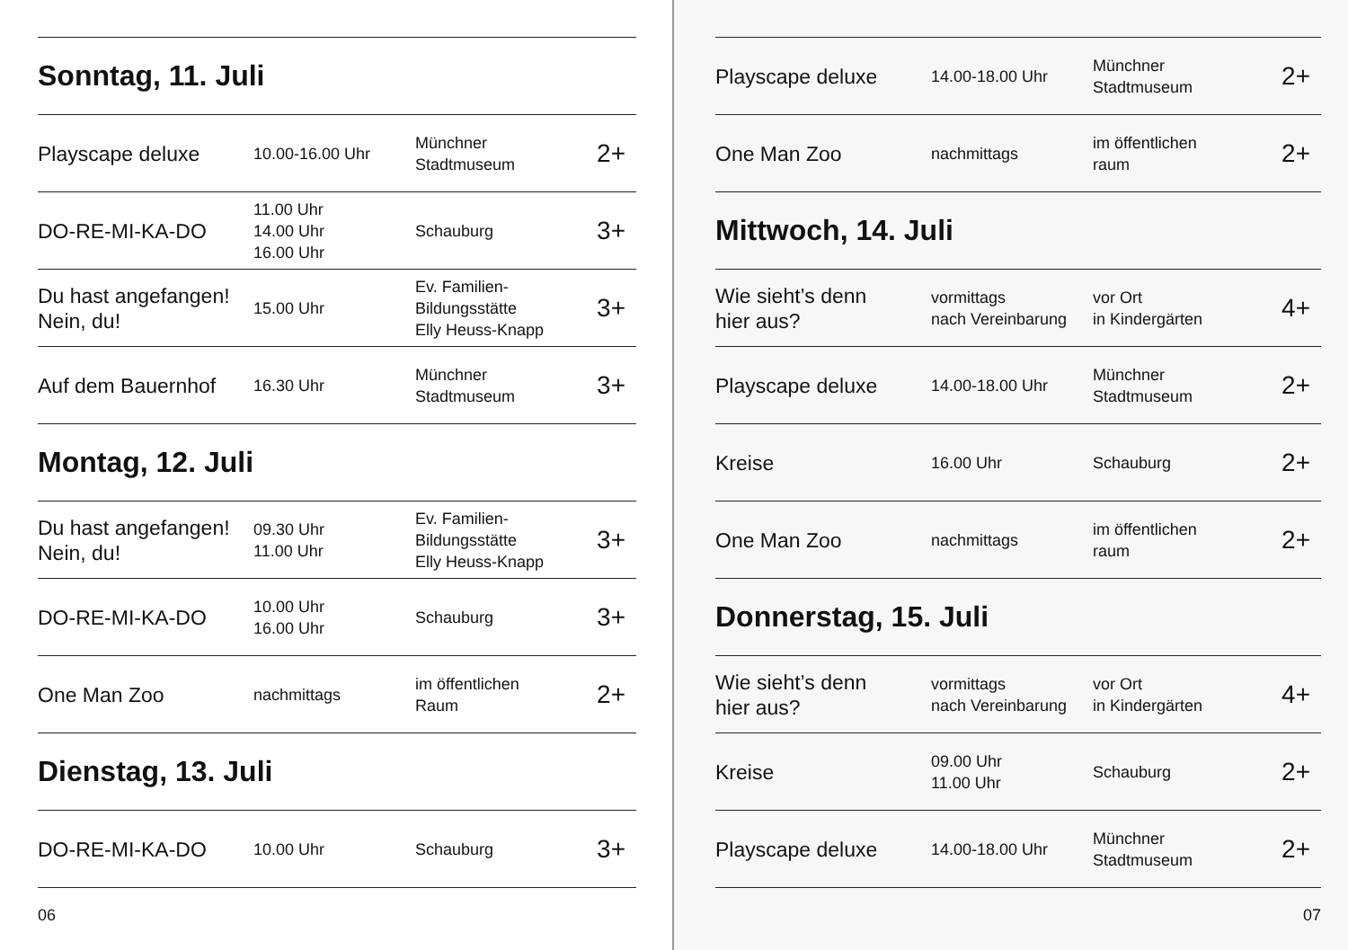Sonntag, 11. Juli
| Playscape deluxe | 10.00-16.00 Uhr | Münchner Stadtmuseum | 2+ |
| DO-RE-MI-KA-DO | 11.00 Uhr 14.00 Uhr 16.00 Uhr | Schauburg | 3+ |
| Du hast angefangen! Nein, du! | 15.00 Uhr | Ev. Familien- Bildungsstätte Elly Heuss-Knapp | 3+ |
| Auf dem Bauernhof | 16.30 Uhr | Münchner Stadtmuseum | 3+ |
Montag, 12. Juli
| Du hast angefangen! Nein, du! | 09.30 Uhr 11.00 Uhr | Ev. Familien- Bildungsstätte Elly Heuss-Knapp | 3+ |
| DO-RE-MI-KA-DO | 10.00 Uhr 16.00 Uhr | Schauburg | 3+ |
| One Man Zoo | nachmittags | im öffentlichen Raum | 2+ |
Dienstag, 13. Juli
| DO-RE-MI-KA-DO | 10.00 Uhr | Schauburg | 3+ |
06
| Playscape deluxe | 14.00-18.00 Uhr | Münchner Stadtmuseum | 2+ |
| One Man Zoo | nachmittags | im öffentlichen raum | 2+ |
Mittwoch, 14. Juli
| Wie sieht’s denn hier aus? | vormittags nach Vereinbarung | vor Ort in Kindergärten | 4+ |
| Playscape deluxe | 14.00-18.00 Uhr | Münchner Stadtmuseum | 2+ |
| Kreise | 16.00 Uhr | Schauburg | 2+ |
| One Man Zoo | nachmittags | im öffentlichen raum | 2+ |
Donnerstag, 15. Juli
| Wie sieht’s denn hier aus? | vormittags nach Vereinbarung | vor Ort in Kindergärten | 4+ |
| Kreise | 09.00 Uhr 11.00 Uhr | Schauburg | 2+ |
| Playscape deluxe | 14.00-18.00 Uhr | Münchner Stadtmuseum | 2+ |
07